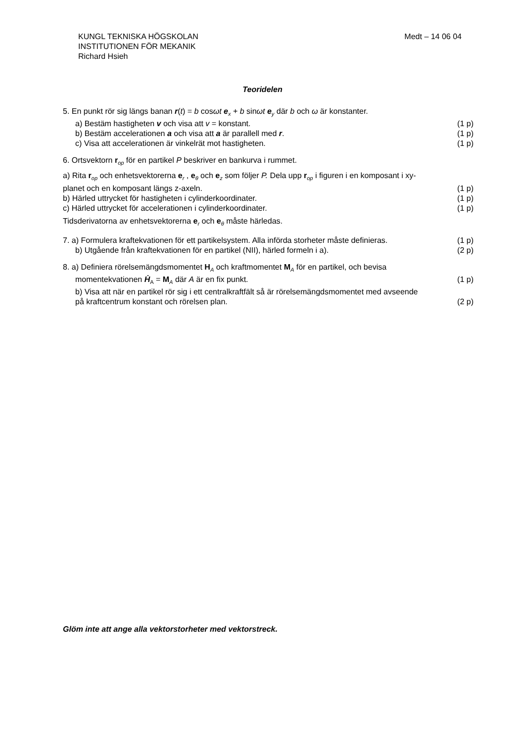Medt – 14 06 04 KUNGL TEKNISKA HÖGSKOLAN
INSTITUTIONEN FÖR MEKANIK
Richard Hsieh
Teoridelen
5. En punkt rör sig längs banan r(t) = b cosωt e<sub>x</sub> + b sinωt e<sub>y</sub> där b och ω är konstanter.
a) Bestäm hastigheten v och visa att v = konstant. (1 p)
b) Bestäm accelerationen a och visa att a är parallell med r. (1 p)
c) Visa att accelerationen är vinkelrät mot hastigheten. (1 p)
6. Ortsvektorn r<sub>op</sub> för en partikel P beskriver en bankurva i rummet.
a) Rita r<sub>op</sub> och enhetsvektorerna e<sub>r</sub> , e<sub>θ</sub> och e<sub>z</sub> som följer P. Dela upp r<sub>op</sub> i figuren i en komposant i xy-
planet och en komposant längs z-axeln. (1 p)
b) Härled uttrycket för hastigheten i cylinderkoordinater. (1 p)
c) Härled uttrycket för accelerationen i cylinderkoordinater. (1 p)
Tidsderivatorna av enhetsvektorerna e<sub>r</sub> och e<sub>θ</sub> måste härledas.
7. a) Formulera kraftekvationen för ett partikelsystem. Alla införda storheter måste definieras. (1 p)
b) Utgående från kraftekvationen för en partikel (NII), härled formeln i a). (2 p)
8. a) Definiera rörelsemängdsmomentet H<sub>A</sub> och kraftmomentet M<sub>A</sub> för en partikel, och bevisa
momentekvationen Ḣ<sub>A</sub> = M<sub>A</sub> där A är en fix punkt. (1 p)
b) Visa att när en partikel rör sig i ett centralkraftfält så är rörelsemängdsmomentet med avseende
på kraftcentrum konstant och rörelsen plan. (2 p)
Glöm inte att ange alla vektorstorheter med vektorstreck.